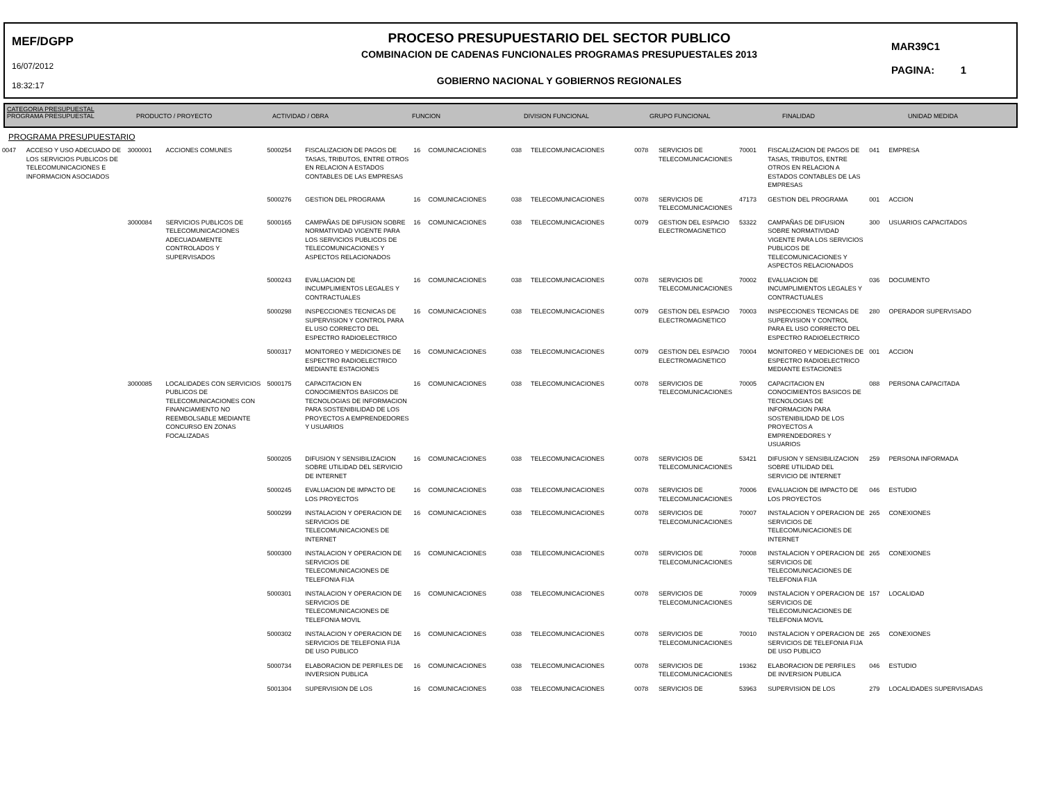MEF/DGPP
16/07/2012
18:32:17
PROCESO PRESUPUESTARIO DEL SECTOR PUBLICO
COMBINACION DE CADENAS FUNCIONALES PROGRAMAS PRESUPUESTALES 2013
GOBIERNO NACIONAL Y GOBIERNOS REGIONALES
MAR39C1
PAGINA: 1
| CATEGORIA PRESUPUESTAL PROGRAMA PRESUPUESTAL | PRODUCTO / PROYECTO | ACTIVIDAD / OBRA | FUNCION | DIVISION FUNCIONAL | GRUPO FUNCIONAL | FINALIDAD | UNIDAD MEDIDA |
| --- | --- | --- | --- | --- | --- | --- | --- |
PROGRAMA PRESUPUESTARIO
| 0047 | ACCESO Y USO ADECUADO DE LOS SERVICIOS PUBLICOS DE TELECOMUNICACIONES E INFORMACION ASOCIADOS | 3000001 | ACCIONES COMUNES | 5000254 | FISCALIZACION DE PAGOS DE TASAS, TRIBUTOS, ENTRE OTROS EN RELACION A ESTADOS CONTABLES DE LAS EMPRESAS | 16 | COMUNICACIONES | 038 | TELECOMUNICACIONES | 0078 | SERVICIOS DE TELECOMUNICACIONES | 70001 | FISCALIZACION DE PAGOS DE TASAS, TRIBUTOS, ENTRE OTROS EN RELACION A ESTADOS CONTABLES DE LAS EMPRESAS | 041 | EMPRESA |
| | | | | 5000276 | GESTION DEL PROGRAMA | 16 | COMUNICACIONES | 038 | TELECOMUNICACIONES | 0078 | SERVICIOS DE TELECOMUNICACIONES | 47173 | GESTION DEL PROGRAMA | 001 | ACCION |
| | | 3000084 | SERVICIOS PUBLICOS DE TELECOMUNICACIONES ADECUADAMENTE CONTROLADOS Y SUPERVISADOS | 5000165 | CAMPAÑAS DE DIFUSION SOBRE NORMATIVIDAD VIGENTE PARA LOS SERVICIOS PUBLICOS DE TELECOMUNICACIONES Y ASPECTOS RELACIONADOS | 16 | COMUNICACIONES | 038 | TELECOMUNICACIONES | 0079 | GESTION DEL ESPACIO ELECTROMAGNETICO | 53322 | CAMPAÑAS DE DIFUSION SOBRE NORMATIVIDAD VIGENTE PARA LOS SERVICIOS PUBLICOS DE TELECOMUNICACIONES Y ASPECTOS RELACIONADOS | 300 | USUARIOS CAPACITADOS |
| | | | | 5000243 | EVALUACION DE INCUMPLIMIENTOS LEGALES Y CONTRACTUALES | 16 | COMUNICACIONES | 038 | TELECOMUNICACIONES | 0078 | SERVICIOS DE TELECOMUNICACIONES | 70002 | EVALUACION DE INCUMPLIMIENTOS LEGALES Y CONTRACTUALES | 036 | DOCUMENTO |
| | | | | 5000298 | INSPECCIONES TECNICAS DE SUPERVISION Y CONTROL PARA EL USO CORRECTO DEL ESPECTRO RADIOELECTRICO | 16 | COMUNICACIONES | 038 | TELECOMUNICACIONES | 0079 | GESTION DEL ESPACIO ELECTROMAGNETICO | 70003 | INSPECCIONES TECNICAS DE SUPERVISION Y CONTROL PARA EL USO CORRECTO DEL ESPECTRO RADIOELECTRICO | 280 | OPERADOR SUPERVISADO |
| | | | | 5000317 | MONITOREO Y MEDICIONES DE ESPECTRO RADIOELECTRICO MEDIANTE ESTACIONES | 16 | COMUNICACIONES | 038 | TELECOMUNICACIONES | 0079 | GESTION DEL ESPACIO ELECTROMAGNETICO | 70004 | MONITOREO Y MEDICIONES DE ESPECTRO RADIOELECTRICO MEDIANTE ESTACIONES | 001 | ACCION |
| | | 3000085 | LOCALIDADES CON SERVICIOS PUBLICOS DE TELECOMUNICACIONES CON FINANCIAMIENTO NO REEMBOLSABLE MEDIANTE CONCURSO EN ZONAS FOCALIZADAS | 5000175 | CAPACITACION EN CONOCIMIENTOS BASICOS DE TECNOLOGIAS DE INFORMACION PARA SOSTENIBILIDAD DE LOS PROYECTOS A EMPRENDEDORES Y USUARIOS | 16 | COMUNICACIONES | 038 | TELECOMUNICACIONES | 0078 | SERVICIOS DE TELECOMUNICACIONES | 70005 | CAPACITACION EN CONOCIMIENTOS BASICOS DE TECNOLOGIAS DE INFORMACION PARA SOSTENIBILIDAD DE LOS PROYECTOS A EMPRENDEDORES Y USUARIOS | 088 | PERSONA CAPACITADA |
| | | | | 5000205 | DIFUSION Y SENSIBILIZACION SOBRE UTILIDAD DEL SERVICIO DE INTERNET | 16 | COMUNICACIONES | 038 | TELECOMUNICACIONES | 0078 | SERVICIOS DE TELECOMUNICACIONES | 53421 | DIFUSION Y SENSIBILIZACION SOBRE UTILIDAD DEL SERVICIO DE INTERNET | 259 | PERSONA INFORMADA |
| | | | | 5000245 | EVALUACION DE IMPACTO DE LOS PROYECTOS | 16 | COMUNICACIONES | 038 | TELECOMUNICACIONES | 0078 | SERVICIOS DE TELECOMUNICACIONES | 70006 | EVALUACION DE IMPACTO DE LOS PROYECTOS | 046 | ESTUDIO |
| | | | | 5000299 | INSTALACION Y OPERACION DE SERVICIOS DE TELECOMUNICACIONES DE INTERNET | 16 | COMUNICACIONES | 038 | TELECOMUNICACIONES | 0078 | SERVICIOS DE TELECOMUNICACIONES | 70007 | INSTALACION Y OPERACION DE SERVICIOS DE TELECOMUNICACIONES DE INTERNET | 265 | CONEXIONES |
| | | | | 5000300 | INSTALACION Y OPERACION DE SERVICIOS DE TELECOMUNICACIONES DE TELEFONIA FIJA | 16 | COMUNICACIONES | 038 | TELECOMUNICACIONES | 0078 | SERVICIOS DE TELECOMUNICACIONES | 70008 | INSTALACION Y OPERACION DE SERVICIOS DE TELECOMUNICACIONES DE TELEFONIA FIJA | 265 | CONEXIONES |
| | | | | 5000301 | INSTALACION Y OPERACION DE SERVICIOS DE TELECOMUNICACIONES DE TELEFONIA MOVIL | 16 | COMUNICACIONES | 038 | TELECOMUNICACIONES | 0078 | SERVICIOS DE TELECOMUNICACIONES | 70009 | INSTALACION Y OPERACION DE SERVICIOS DE TELECOMUNICACIONES DE TELEFONIA MOVIL | 157 | LOCALIDAD |
| | | | | 5000302 | INSTALACION Y OPERACION DE SERVICIOS DE TELEFONIA FIJA DE USO PUBLICO | 16 | COMUNICACIONES | 038 | TELECOMUNICACIONES | 0078 | SERVICIOS DE TELECOMUNICACIONES | 70010 | INSTALACION Y OPERACION DE SERVICIOS DE TELEFONIA FIJA DE USO PUBLICO | 265 | CONEXIONES |
| | | | | 5000734 | ELABORACION DE PERFILES DE INVERSION PUBLICA | 16 | COMUNICACIONES | 038 | TELECOMUNICACIONES | 0078 | SERVICIOS DE TELECOMUNICACIONES | 19362 | ELABORACION DE PERFILES DE INVERSION PUBLICA | 046 | ESTUDIO |
| | | | | 5001304 | SUPERVISION DE LOS | 16 | COMUNICACIONES | 038 | TELECOMUNICACIONES | 0078 | SERVICIOS DE | 53963 | SUPERVISION DE LOS | 279 | LOCALIDADES SUPERVISADAS |